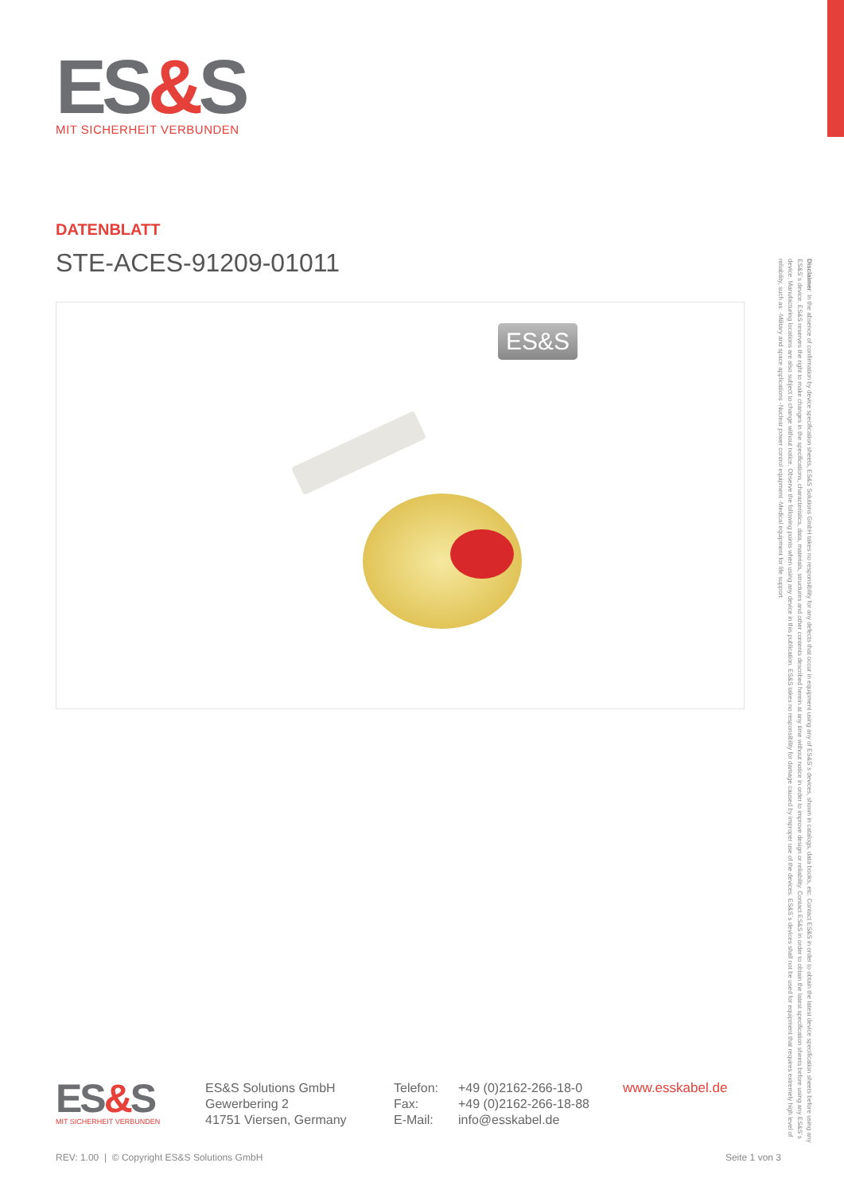ES&S
MIT SICHERHEIT VERBUNDEN
DATENBLATT
STE-ACES-91209-01011
ES&S
ES&S
MIT SICHERHEIT VERBUNDEN
ES&S Solutions GmbH
Gewerbering 2
41751 Viersen, Germany
| Telefon: | +49 (0)2162-266-18-0 |
| Fax: | +49 (0)2162-266-18-88 |
| E-Mail: | info@esskabel.de |
www.esskabel.de
REV: 1.00 | © Copyright ES&S Solutions GmbH Seite 1 von 3
Disclaimer: In the absence of confirmation by device specification sheets, ES&S Solutions GmbH takes no responsibility for any defects that occur in equipment using any of ES&S´s devices, shown in catalogs, data books, etc. Contact ES&S in order to obtain the latest device specification sheets before using any ES&S´s device. ES&S reserves the right to make changes in the specifications, characteristics, data, materials, structures and other contents described herein at any time without notice in order to improve design or reliability. Contact ES&S in order to obtain the latest specification sheets before using any ES&S´s device. Manufacturing locations are also subject to change without notice. Observe the following points when using any device in this publication. ES&S takes no responsibility for damage caused by improper use of the devices. ES&S´s devices shall not be used for equipment that requires extremely high level of reliability, such as: -Military and space applications -Nuclear power control equipment -Medical equipment for life support